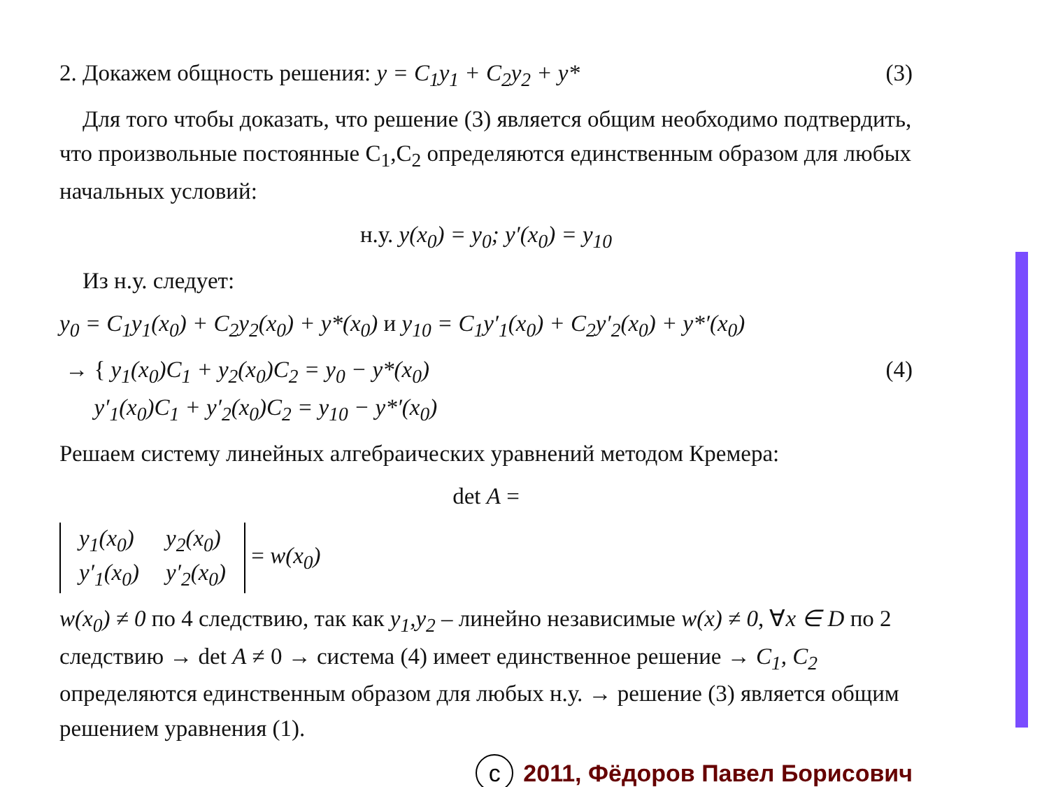2. Докажем общность решения: y = C<sub>1</sub>y<sub>1</sub> + C<sub>2</sub>y<sub>2</sub> + y* (3)
Для того чтобы доказать, что решение (3) является общим необходимо подтвердить, что произвольные постоянные C<sub>1</sub>,C<sub>2</sub> определяются единственным образом для любых начальных условий:
н.у. y(x<sub>0</sub>) = y<sub>0</sub>; y′(x<sub>0</sub>) = y<sub>10</sub>
Из н.у. следует:
y<sub>0</sub> = C<sub>1</sub>y<sub>1</sub>(x<sub>0</sub>) + C<sub>2</sub>y<sub>2</sub>(x<sub>0</sub>) + y*(x<sub>0</sub>) и y<sub>10</sub> = C<sub>1</sub>y′<sub>1</sub>(x<sub>0</sub>) + C<sub>2</sub>y′<sub>2</sub>(x<sub>0</sub>) + y*′(x<sub>0</sub>)
→ { y<sub>1</sub>(x<sub>0</sub>)C<sub>1</sub> + y<sub>2</sub>(x<sub>0</sub>)C<sub>2</sub> = y<sub>0</sub> − y*(x<sub>0</sub>)
y′<sub>1</sub>(x<sub>0</sub>)C<sub>1</sub> + y′<sub>2</sub>(x<sub>0</sub>)C<sub>2</sub> = y<sub>10</sub> − y*′(x<sub>0</sub>) (4)
Решаем систему линейных алгебраических уравнений методом Кремера:
det A =
| y<sub>1</sub>(x<sub>0</sub>) | y<sub>2</sub>(x<sub>0</sub>) |
| y′<sub>1</sub>(x<sub>0</sub>) | y′<sub>2</sub>(x<sub>0</sub>) |
= w(x<sub>0</sub>)
w(x<sub>0</sub>) ≠ 0 по 4 следствию, так как y<sub>1</sub>,y<sub>2</sub> – линейно независимые w(x) ≠ 0, ∀x ∈ D по 2 следствию → det A ≠ 0 → система (4) имеет единственное решение → C<sub>1</sub>, C<sub>2</sub> определяются единственным образом для любых н.у. → решение (3) является общим решением уравнения (1).
c 2011, Фёдоров Павел Борисович